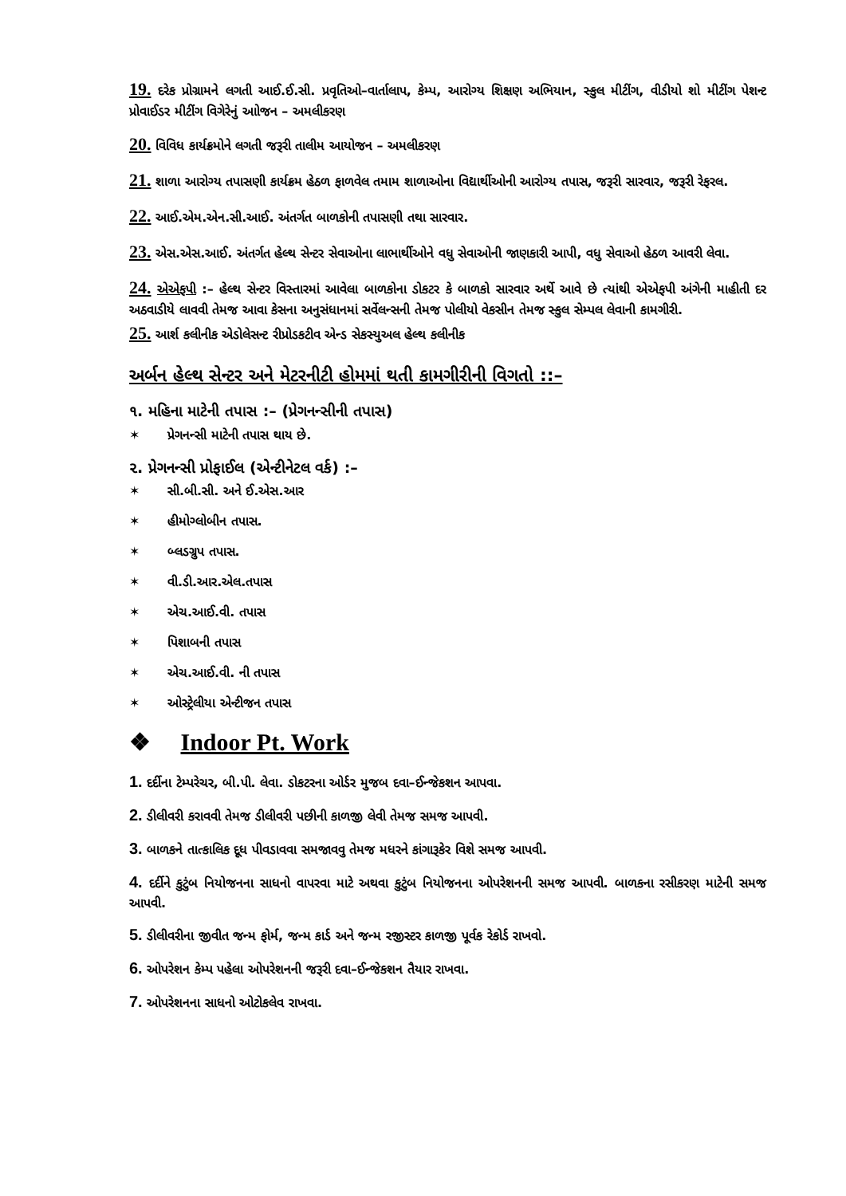19. દરેક પ્રોગ્રામને લગતી આઈ.ઈ.સી. પ્રવૃતિઓ–વાર્તાલાપ, કેમ્પ, આરોગ્ય શિક્ષણ અભિયાન, સ્કુલ મીટીંગ, વીડીયો શો મીટીંગ પેશન્ટ પ્રોવાઈડર મીટીંગ વિગેરેનું આોજન – અમલીકરણ
20. વિવિધ કાર્યક્રમોને લગતી જરૂરી તાલીમ આયોજન – અમલીકરણ
21. શાળા આરોગ્ય તપાસણી કાર્યક્રમ હેઠળ ફાળવેલ તમામ શાળાઓના વિદ્યાર્થીઓની આરોગ્ય તપાસ, જરૂરી સારવાર, જરૂરી રેફરલ.
22. આઈ.એમ.એન.સી.આઈ. અંતર્ગત બાળકોની તપાસણી તથા સારવાર.
23. એસ.એસ.આઈ. અંતર્ગત હેલ્થ સેન્ટર સેવાઓના લાભાર્થીઓને વધુ સેવાઓની જાણકારી આપી, વધુ સેવાઓ હેઠળ આવરી લેવા.
24. એએફપી :– હેલ્થ સેન્ટર વિસ્તારમાં આવેલા બાળકોના ડોકટર કે બાળકો સારવાર અર્થે આવે છે ત્યાંથી એએફપી અંગેની માહીતી દર અઠવાડીયે લાવવી તેમજ આવા કેસના અનુસંધાનમાં સર્વેલન્સની તેમજ પોલીયો વેકસીન તેમજ સ્કુલ સેમ્પલ લેવાની કામગીરી.
25. આર્શ કલીનીક એડોલેસન્ટ રીપ્રોડકટીવ એન્ડ સેકસ્યુઅલ હેલ્થ કલીનીક
અર્બન હેલ્થ સેન્ટર અને મેટરનીટી હોમમાં થતી કામગીરીની વિગતો ::–
૧. મહિના માટેની તપાસ :– (પ્રેગનન્સીની તપાસ)
✶ પ્રેગનન્સી માટેની તપાસ થાય છે.
૨. પ્રેગનન્સી પ્રોફાઈલ (એન્ટીનેટલ વર્ક) :–
✶ સી.બી.સી. અને ઈ.એસ.આર
✶ હીમોગ્લોબીન તપાસ.
✶ બ્લડગ્રુપ તપાસ.
✶ વી.ડી.આર.એલ.તપાસ
✶ એચ.આઈ.વી. તપાસ
✶ પિશાબની તપાસ
✶ એચ.આઈ.વી. ની તપાસ
✶ ઓસ્ટ્રેલીયા એન્ટીજન તપાસ
❖ Indoor Pt. Work
1. દર્દીના ટેમ્પરેચર, બી.પી. લેવા. ડોકટરના ઓર્ડર મુજબ દવા–ઈન્જેકશન આપવા.
2. ડીલીવરી કરાવવી તેમજ ડીલીવરી પછીની કાળજી લેવી તેમજ સમજ આપવી.
3. બાળકને તાત્કાલિક દૂધ પીવડાવવા સમજાવવુ તેમજ મધરને કાંગારૂકેર વિશે સમજ આપવી.
4. દર્દીને કુટુંબ નિયોજનના સાધનો વાપરવા માટે અથવા કુટુંબ નિયોજનના ઓપરેશનની સમજ આપવી. બાળકના રસીકરણ માટેની સમજ આપવી.
5. ડીલીવરીના જીવીત જન્મ ફોર્મ, જન્મ કાર્ડ અને જન્મ રજીસ્ટર કાળજી પૂર્વક રેકોર્ડ રાખવો.
6. ઓપરેશન કેમ્પ પહેલા ઓપરેશનની જરૂરી દવા–ઈન્જેકશન તૈયાર રાખવા.
7. ઓપરેશનના સાધનો ઓટોકલેવ રાખવા.